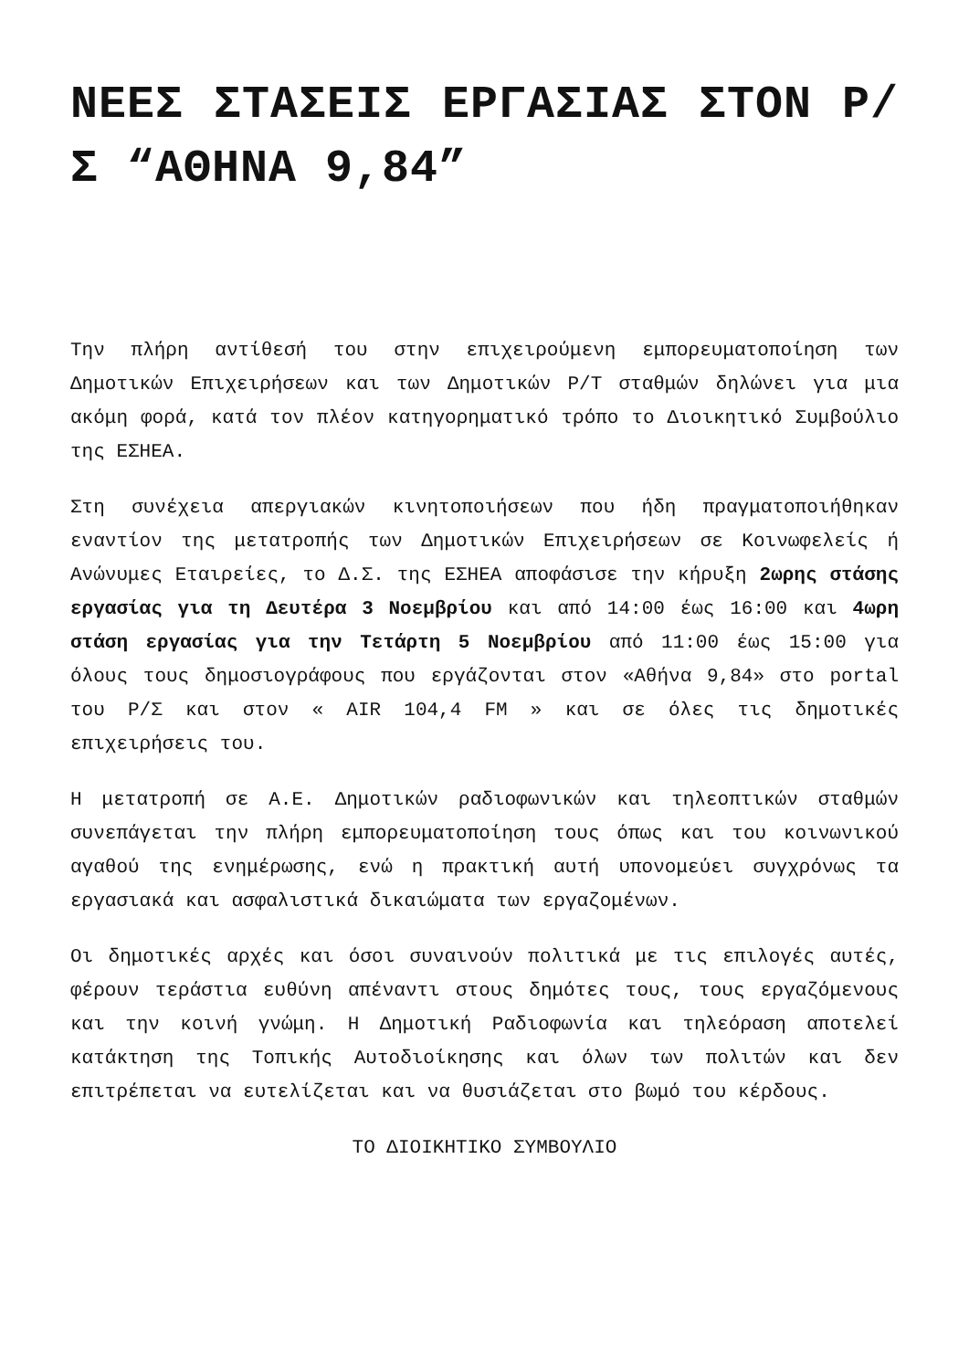ΝΕΕΣ ΣΤΑΣΕΙΣ ΕΡΓΑΣΙΑΣ ΣΤΟΝ Ρ/Σ “ΑΘΗΝΑ 9,84”
Την πλήρη αντίθεσή του στην επιχειρούμενη εμπορευματοποίηση των Δημοτικών Επιχειρήσεων και των Δημοτικών Ρ/Τ σταθμών δηλώνει για μια ακόμη φορά, κατά τον πλέον κατηγορηματικό τρόπο το Διοικητικό Συμβούλιο της ΕΣΗΕΑ.
Στη συνέχεια απεργιακών κινητοποιήσεων που ήδη πραγματοποιήθηκαν εναντίον της μετατροπής των Δημοτικών Επιχειρήσεων σε Κοινωφελείς ή Ανώνυμες Εταιρείες, το Δ.Σ. της ΕΣΗΕΑ αποφάσισε την κήρυξη 2ωρης στάσης εργασίας για τη Δευτέρα 3 Νοεμβρίου και από 14:00 έως 16:00 και 4ωρη στάση εργασίας για την Τετάρτη 5 Νοεμβρίου από 11:00 έως 15:00 για όλους τους δημοσιογράφους που εργάζονται στον «Αθήνα 9,84» στο portal του Ρ/Σ και στον « AIR 104,4 FM » και σε όλες τις δημοτικές επιχειρήσεις του.
Η μετατροπή σε Α.Ε. Δημοτικών ραδιοφωνικών και τηλεοπτικών σταθμών συνεπάγεται την πλήρη εμπορευματοποίηση τους όπως και του κοινωνικού αγαθού της ενημέρωσης, ενώ η πρακτική αυτή υπονομεύει συγχρόνως τα εργασιακά και ασφαλιστικά δικαιώματα των εργαζομένων.
Οι δημοτικές αρχές και όσοι συναινούν πολιτικά με τις επιλογές αυτές, φέρουν τεράστια ευθύνη απέναντι στους δημότες τους, τους εργαζόμενους και την κοινή γνώμη. Η Δημοτική Ραδιοφωνία και τηλεόραση αποτελεί κατάκτηση της Τοπικής Αυτοδιοίκησης και όλων των πολιτών και δεν επιτρέπεται να ευτελίζεται και να θυσιάζεται στο βωμό του κέρδους.
ΤΟ ΔΙΟΙΚΗΤΙΚΟ ΣΥΜΒΟΥΛΙΟ